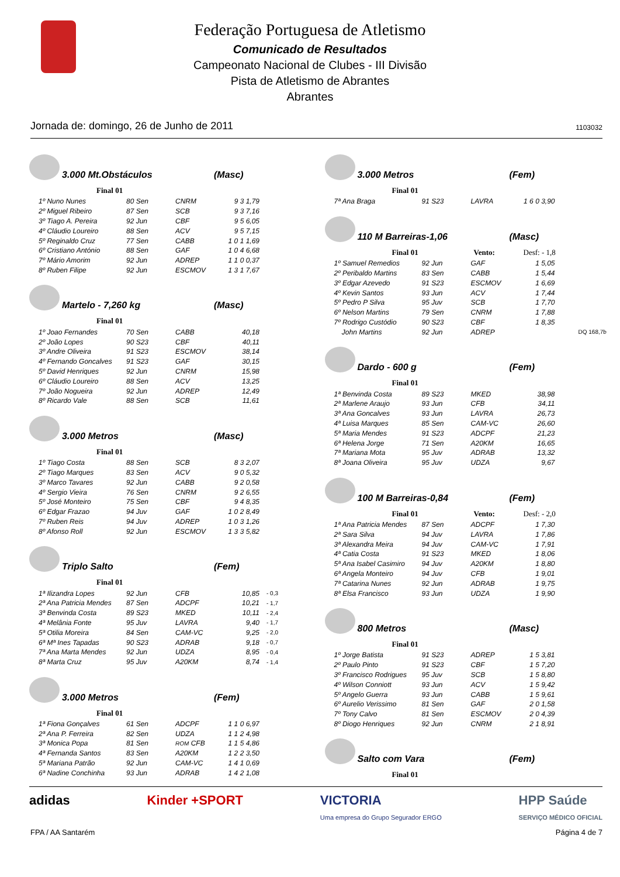Federação Portuguesa de Atletismo
Comunicado de Resultados
Campeonato Nacional de Clubes - III Divisão
Pista de Atletismo de Abrantes
Abrantes
Jornada de: domingo, 26 de Junho de 2011 1103032
3.000 Mt.Obstáculos (Masc)
Final 01
| 1º Nuno Nunes | 80 Sen | CNRM | 9 3 1,79 |
| 2º Miguel Ribeiro | 87 Sen | SCB | 9 3 7,16 |
| 3º Tiago A. Pereira | 92 Jun | CBF | 9 5 6,05 |
| 4º Cláudio Loureiro | 88 Sen | ACV | 9 5 7,15 |
| 5º Reginaldo Cruz | 77 Sen | CABB | 1 0 1 1,69 |
| 6º Cristiano António | 88 Sen | GAF | 1 0 4 6,68 |
| 7º Mário Amorim | 92 Jun | ADREP | 1 1 0 0,37 |
| 8º Ruben Filipe | 92 Jun | ESCMOV | 1 3 1 7,67 |
Martelo - 7,260 kg (Masc)
Final 01
| 1º Joao Fernandes | 70 Sen | CABB | 40,18 |
| 2º João Lopes | 90 S23 | CBF | 40,11 |
| 3º Andre Oliveira | 91 S23 | ESCMOV | 38,14 |
| 4º Fernando Goncalves | 91 S23 | GAF | 30,15 |
| 5º David Henriques | 92 Jun | CNRM | 15,98 |
| 6º Cláudio Loureiro | 88 Sen | ACV | 13,25 |
| 7º João Nogueira | 92 Jun | ADREP | 12,49 |
| 8º Ricardo Vale | 88 Sen | SCB | 11,61 |
3.000 Metros (Masc)
Final 01
| 1º Tiago Costa | 88 Sen | SCB | 8 3 2,07 |
| 2º Tiago Marques | 83 Sen | ACV | 9 0 5,32 |
| 3º Marco Tavares | 92 Jun | CABB | 9 2 0,58 |
| 4º Sergio Vieira | 76 Sen | CNRM | 9 2 6,55 |
| 5º José Monteiro | 75 Sen | CBF | 9 4 8,35 |
| 6º Edgar Frazao | 94 Juv | GAF | 1 0 2 8,49 |
| 7º Ruben Reis | 94 Juv | ADREP | 1 0 3 1,26 |
| 8º Afonso Roll | 92 Jun | ESCMOV | 1 3 3 5,82 |
Triplo Salto (Fem)
Final 01
| 1ª Ilizandra Lopes | 92 Jun | CFB | 10,85 | - 0,3 |
| 2ª Ana Patricia Mendes | 87 Sen | ADCPF | 10,21 | - 1,7 |
| 3ª Benvinda Costa | 89 S23 | MKED | 10,11 | - 2,4 |
| 4ª Melânia Fonte | 95 Juv | LAVRA | 9,40 | - 1,7 |
| 5ª Otilia Moreira | 84 Sen | CAM-VC | 9,25 | - 2,0 |
| 6ª Mª Ines Tapadas | 90 S23 | ADRAB | 9,18 | - 0,7 |
| 7ª Ana Marta Mendes | 92 Jun | UDZA | 8,95 | - 0,4 |
| 8ª Marta Cruz | 95 Juv | A20KM | 8,74 | - 1,4 |
3.000 Metros (Fem)
Final 01
| 1ª Fiona Gonçalves | 61 Sen | ADCPF | 1 1 0 6,97 |
| 2ª Ana P. Ferreira | 82 Sen | UDZA | 1 1 2 4,98 |
| 3ª Monica Popa | 81 Sen | ROM CFB | 1 1 5 4,86 |
| 4ª Fernanda Santos | 83 Sen | A20KM | 1 2 2 3,50 |
| 5ª Mariana Patrão | 92 Jun | CAM-VC | 1 4 1 0,69 |
| 6ª Nadine Conchinha | 93 Jun | ADRAB | 1 4 2 1,08 |
3.000 Metros (Fem)
Final 01
| 7ª Ana Braga | 91 S23 | LAVRA | 1 6 0 3,90 |
110 M Barreiras-1,06 (Masc)
Final 01 Vento: Desf: - 1,8
| 1º Samuel Remedios | 92 Jun | GAF | 1 5,05 | |
| 2º Peribaldo Martins | 83 Sen | CABB | 1 5,44 | |
| 3º Edgar Azevedo | 91 S23 | ESCMOV | 1 6,69 | |
| 4º Kevin Santos | 93 Jun | ACV | 1 7,44 | |
| 5º Pedro P Silva | 95 Juv | SCB | 1 7,70 | |
| 6º Nelson Martins | 79 Sen | CNRM | 1 7,88 | |
| 7º Rodrigo Custódio | 90 S23 | CBF | 1 8,35 | |
| John Martins | 92 Jun | ADREP | | DQ 168,7b |
Dardo - 600 g (Fem)
Final 01
| 1ª Benvinda Costa | 89 S23 | MKED | 38,98 |
| 2ª Marlene Araujo | 93 Jun | CFB | 34,11 |
| 3ª Ana Goncalves | 93 Jun | LAVRA | 26,73 |
| 4ª Luisa Marques | 85 Sen | CAM-VC | 26,60 |
| 5ª Maria Mendes | 91 S23 | ADCPF | 21,23 |
| 6ª Helena Jorge | 71 Sen | A20KM | 16,65 |
| 7ª Mariana Mota | 95 Juv | ADRAB | 13,32 |
| 8ª Joana Oliveira | 95 Juv | UDZA | 9,67 |
100 M Barreiras-0,84 (Fem)
Final 01 Vento: Desf: - 2,0
| 1ª Ana Patricia Mendes | 87 Sen | ADCPF | 1 7,30 |
| 2ª Sara Silva | 94 Juv | LAVRA | 1 7,86 |
| 3ª Alexandra Meira | 94 Juv | CAM-VC | 1 7,91 |
| 4ª Catia Costa | 91 S23 | MKED | 1 8,06 |
| 5ª Ana Isabel Casimiro | 94 Juv | A20KM | 1 8,80 |
| 6ª Angela Monteiro | 94 Juv | CFB | 1 9,01 |
| 7ª Catarina Nunes | 92 Jun | ADRAB | 1 9,75 |
| 8ª Elsa Francisco | 93 Jun | UDZA | 1 9,90 |
800 Metros (Masc)
Final 01
| 1º Jorge Batista | 91 S23 | ADREP | 1 5 3,81 |
| 2º Paulo Pinto | 91 S23 | CBF | 1 5 7,20 |
| 3º Francisco Rodrigues | 95 Juv | SCB | 1 5 8,80 |
| 4º Wilson Conniott | 93 Jun | ACV | 1 5 9,42 |
| 5º Angelo Guerra | 93 Jun | CABB | 1 5 9,61 |
| 6º Aurelio Verissimo | 81 Sen | GAF | 2 0 1,58 |
| 7º Tony Calvo | 81 Sen | ESCMOV | 2 0 4,39 |
| 8º Diogo Henriques | 92 Jun | CNRM | 2 1 8,91 |
Salto com Vara (Fem)
Final 01
adidas Kinder +SPORT VICTORIA
Uma empresa do Grupo Segurador ERGO HPP Saúde
SERVIÇO MÉDICO OFICIAL
FPA / AA Santarém Página 4 de 7